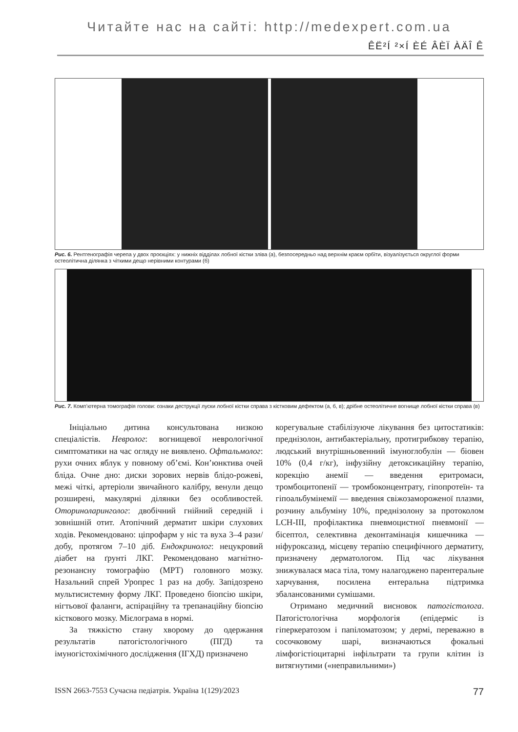Читайте нас на сайті: http://medexpert.com.ua
ÊË²Í ²×Í ÈÉ ÂÈÏ ÀÄÎ Ê
Рис. 6. Рентгенографія черепа у двох проєкціях: у нижніх відділах лобної кістки зліва (а), безпосередньо над верхнім краєм орбіти, візуалізується округлої форми остеолітична ділянка з чіткими дещо нерівними контурами (б)
Рис. 7. Комп’ютерна томографія голови: ознаки деструкції луски лобної кістки справа з кістковим дефектом (а, б, в); дрібне остеолітичне вогнище лобної кістки справа (в)
Ініціально дитина консультована низкою спеціалістів. Невролог: вогнищевої неврологічної симптоматики на час огляду не виявлено. Офтальмолог: рухи очних яблук у повному об’ємі. Кон’юнктива очей бліда. Очне дно: диски зорових нервів блідо-рожеві, межі чіткі, артеріоли звичайного калібру, венули дещо розширені, макулярні ділянки без особливостей. Оториноларинголог: двобічний гнійний середній і зовнішній отит. Атопічний дерматит шкіри слухових ходів. Рекомендовано: ціпрофарм у ніс та вуха 3–4 рази/добу, протягом 7–10 діб. Ендокринолог: нецукровий діабет на ґрунті ЛКГ. Рекомендовано магнітно-резонансну томографію (МРТ) головного мозку. Назальний спрей Уропрес 1 раз на добу. Запідозрено мультисистемну форму ЛКГ. Проведено біопсію шкіри, нігтьової фаланги, аспіраційну та трепанаційну біопсію кісткового мозку. Мієлограма в нормі.
За тяжкістю стану хворому до одержання результатів патогістологічного (ПГД) та імуногістохімічного дослідження (ІГХД) призначено
корегувальне стабілізуюче лікування без цитостатиків: преднізолон, антибактеріальну, протигрибкову терапію, людський внутрішньовенний імуноглобулін — біовен 10% (0,4 г/кг), інфузійну детоксикаційну терапію, корекцію анемії — введення еритромаси, тромбоцитопенії — тромбоконцентрату, гіпопротеїн- та гіпоальбумінемії — введення свіжозамороженої плазми, розчину альбуміну 10%, преднізолону за протоколом LCH-III, профілактика пневмоцистної пневмонії — бісептол, селективна деконтамінація кишечника — ніфуроксазид, місцеву терапію специфічного дерматиту, призначену дерматологом. Під час лікування знижувалася маса тіла, тому налагоджено парентеральне харчування, посилена ентеральна підтримка збалансованими сумішами.
Отримано медичний висновок патогістолога. Патогістологічна морфологія (епідерміс із гіперкератозом і папіломатозом; у дермі, переважно в сосочковому шарі, визначаються фокальні лімфогістіоцитарні інфільтрати та групи клітин із витягнутими («неправильними»)
ISSN 2663-7553 Сучасна педіатрія. Україна 1(129)/2023 77